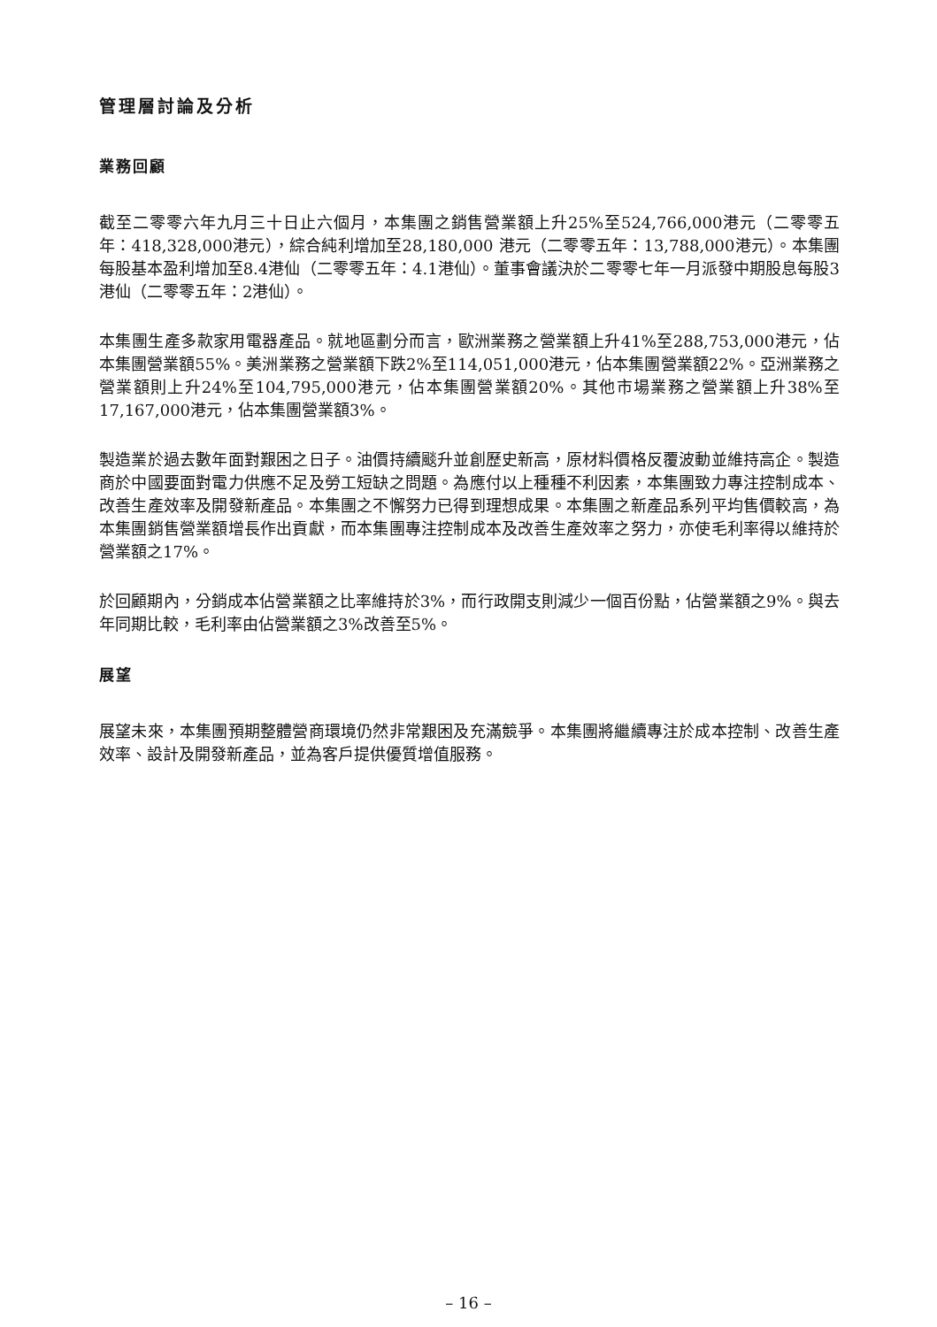管理層討論及分析
業務回顧
截至二零零六年九月三十日止六個月，本集團之銷售營業額上升25%至524,766,000港元（二零零五年：418,328,000港元），綜合純利增加至28,180,000 港元（二零零五年：13,788,000港元）。本集團每股基本盈利增加至8.4港仙（二零零五年：4.1港仙）。董事會議決於二零零七年一月派發中期股息每股3港仙（二零零五年：2港仙）。
本集團生產多款家用電器產品。就地區劃分而言，歐洲業務之營業額上升41%至288,753,000港元，佔本集團營業額55%。美洲業務之營業額下跌2%至114,051,000港元，佔本集團營業額22%。亞洲業務之營業額則上升24%至104,795,000港元，佔本集團營業額20%。其他市場業務之營業額上升38%至17,167,000港元，佔本集團營業額3%。
製造業於過去數年面對艱困之日子。油價持續颷升並創歷史新高，原材料價格反覆波動並維持高企。製造商於中國要面對電力供應不足及勞工短缺之問題。為應付以上種種不利因素，本集團致力專注控制成本、改善生產效率及開發新產品。本集團之不懈努力已得到理想成果。本集團之新產品系列平均售價較高，為本集團銷售營業額增長作出貢獻，而本集團專注控制成本及改善生產效率之努力，亦使毛利率得以維持於營業額之17%。
於回顧期內，分銷成本佔營業額之比率維持於3%，而行政開支則減少一個百份點，佔營業額之9%。與去年同期比較，毛利率由佔營業額之3%改善至5%。
展望
展望未來，本集團預期整體營商環境仍然非常艱困及充滿競爭。本集團將繼續專注於成本控制、改善生產效率、設計及開發新產品，並為客戶提供優質增值服務。
– 16 –